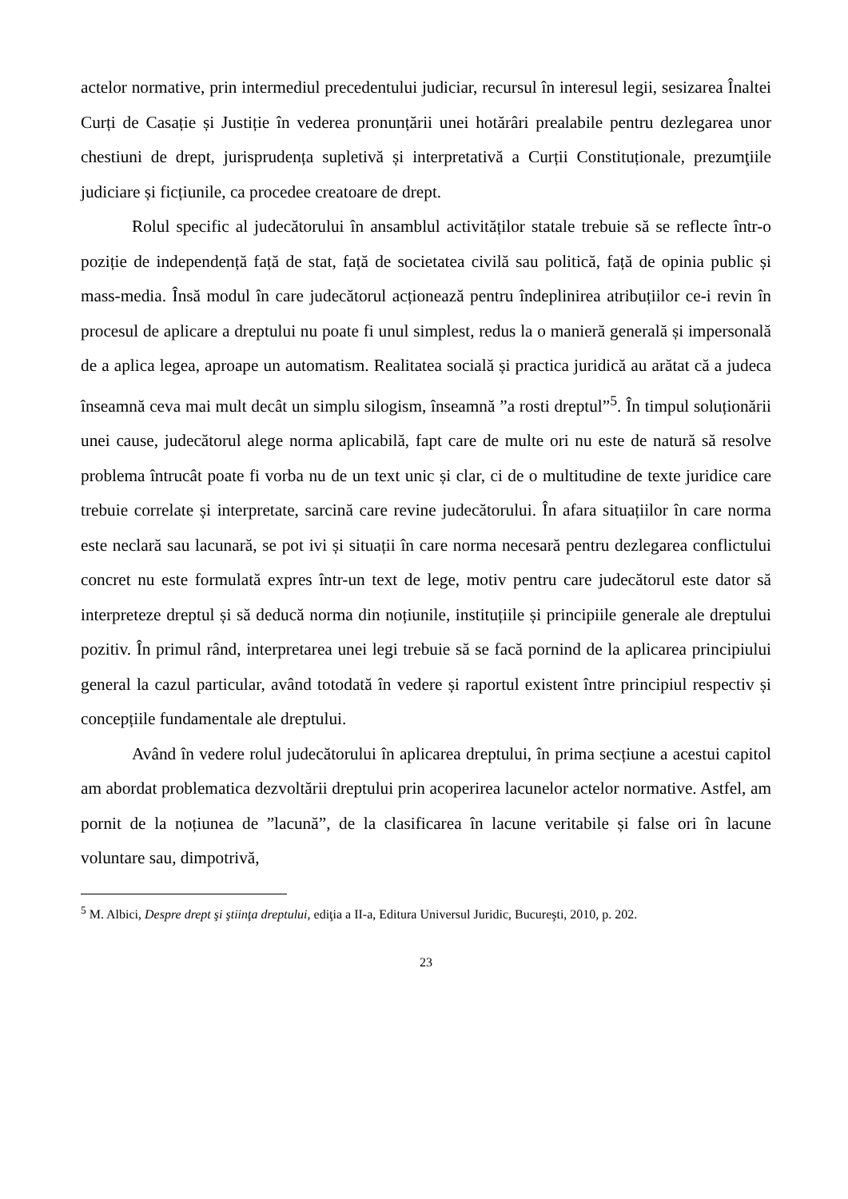actelor normative, prin intermediul precedentului judiciar, recursul în interesul legii, sesizarea Înaltei Curți de Casație și Justiție în vederea pronunțării unei hotărâri prealabile pentru dezlegarea unor chestiuni de drept, jurisprudența supletivă și interpretativă a Curții Constituționale, prezumţiile judiciare și ficțiunile, ca procedee creatoare de drept.
Rolul specific al judecătorului în ansamblul activităților statale trebuie să se reflecte într-o poziție de independență față de stat, față de societatea civilă sau politică, față de opinia public și mass-media. Însă modul în care judecătorul acționează pentru îndeplinirea atribuțiilor ce-i revin în procesul de aplicare a dreptului nu poate fi unul simplest, redus la o manieră generală și impersonală de a aplica legea, aproape un automatism. Realitatea socială și practica juridică au arătat că a judeca înseamnă ceva mai mult decât un simplu silogism, înseamnă ”a rosti dreptul”<sup>5</sup>. În timpul soluționării unei cause, judecătorul alege norma aplicabilă, fapt care de multe ori nu este de natură să resolve problema întrucât poate fi vorba nu de un text unic și clar, ci de o multitudine de texte juridice care trebuie correlate și interpretate, sarcină care revine judecătorului. În afara situațiilor în care norma este neclară sau lacunară, se pot ivi și situații în care norma necesară pentru dezlegarea conflictului concret nu este formulată expres într-un text de lege, motiv pentru care judecătorul este dator să interpreteze dreptul și să deducă norma din noțiunile, instituțiile și principiile generale ale dreptului pozitiv. În primul rând, interpretarea unei legi trebuie să se facă pornind de la aplicarea principiului general la cazul particular, având totodată în vedere și raportul existent între principiul respectiv și concepțiile fundamentale ale dreptului.
Având în vedere rolul judecătorului în aplicarea dreptului, în prima secțiune a acestui capitol am abordat problematica dezvoltării dreptului prin acoperirea lacunelor actelor normative. Astfel, am pornit de la noțiunea de ”lacună”, de la clasificarea în lacune veritabile și false ori în lacune voluntare sau, dimpotrivă,
<sup>5</sup> M. Albici, Despre drept şi ştiinţa dreptului, ediţia a II-a, Editura Universul Juridic, Bucureşti, 2010, p. 202.
23